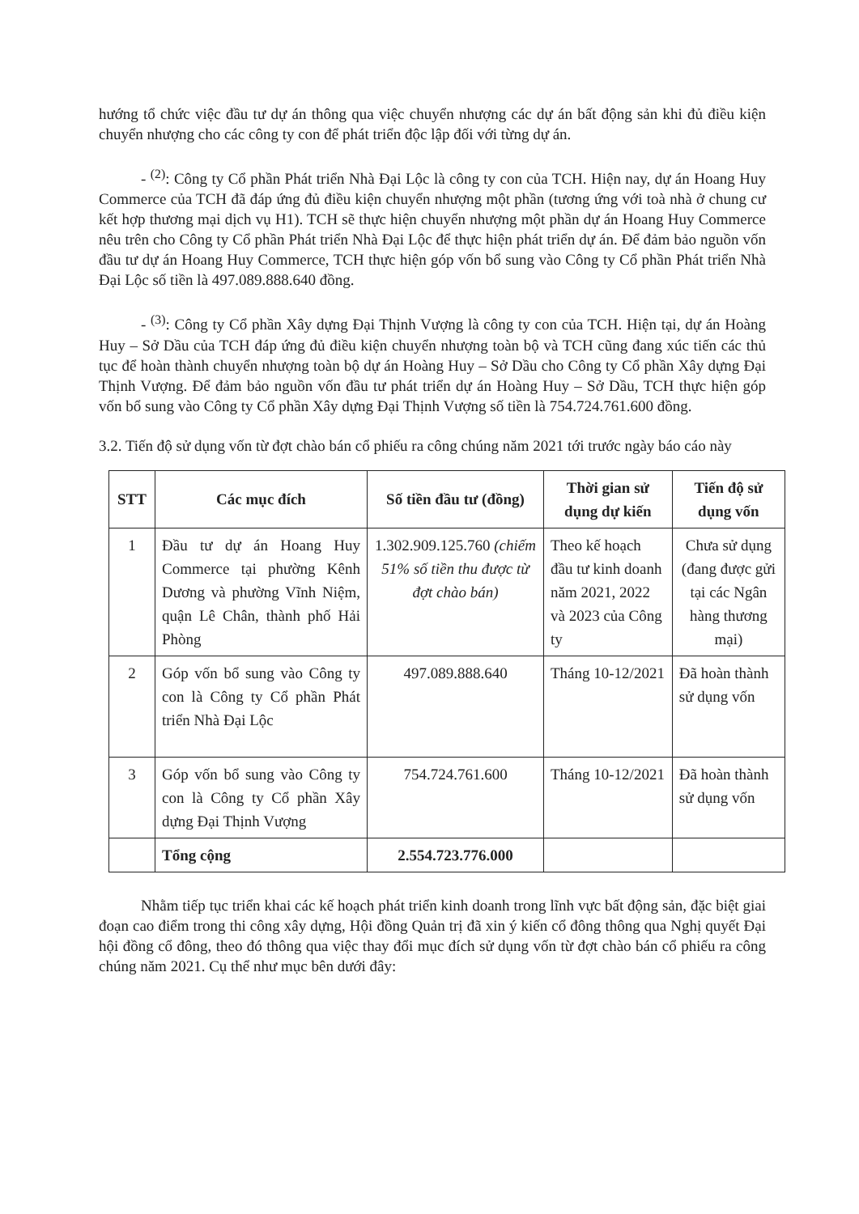hướng tổ chức việc đầu tư dự án thông qua việc chuyển nhượng các dự án bất động sản khi đủ điều kiện chuyển nhượng cho các công ty con để phát triển độc lập đối với từng dự án.
- <sup>(2)</sup>: Công ty Cổ phần Phát triển Nhà Đại Lộc là công ty con của TCH. Hiện nay, dự án Hoang Huy Commerce của TCH đã đáp ứng đủ điều kiện chuyển nhượng một phần (tương ứng với toà nhà ở chung cư kết hợp thương mại dịch vụ H1). TCH sẽ thực hiện chuyển nhượng một phần dự án Hoang Huy Commerce nêu trên cho Công ty Cổ phần Phát triển Nhà Đại Lộc để thực hiện phát triển dự án. Để đảm bảo nguồn vốn đầu tư dự án Hoang Huy Commerce, TCH thực hiện góp vốn bổ sung vào Công ty Cổ phần Phát triển Nhà Đại Lộc số tiền là 497.089.888.640 đồng.
- <sup>(3)</sup>: Công ty Cổ phần Xây dựng Đại Thịnh Vượng là công ty con của TCH. Hiện tại, dự án Hoàng Huy – Sở Dầu của TCH đáp ứng đủ điều kiện chuyển nhượng toàn bộ và TCH cũng đang xúc tiến các thủ tục để hoàn thành chuyển nhượng toàn bộ dự án Hoàng Huy – Sở Dầu cho Công ty Cổ phần Xây dựng Đại Thịnh Vượng. Để đảm bảo nguồn vốn đầu tư phát triển dự án Hoàng Huy – Sở Dầu, TCH thực hiện góp vốn bổ sung vào Công ty Cổ phần Xây dựng Đại Thịnh Vượng số tiền là 754.724.761.600 đồng.
3.2. Tiến độ sử dụng vốn từ đợt chào bán cổ phiếu ra công chúng năm 2021 tới trước ngày báo cáo này
| STT | Các mục đích | Số tiền đầu tư (đồng) | Thời gian sử dụng dự kiến | Tiến độ sử dụng vốn |
| --- | --- | --- | --- | --- |
| 1 | Đầu tư dự án Hoang Huy Commerce tại phường Kênh Dương và phường Vĩnh Niệm, quận Lê Chân, thành phố Hải Phòng | 1.302.909.125.760 (chiếm 51% số tiền thu được từ đợt chào bán) | Theo kế hoạch đầu tư kinh doanh năm 2021, 2022 và 2023 của Công ty | Chưa sử dụng (đang được gửi tại các Ngân hàng thương mại) |
| 2 | Góp vốn bổ sung vào Công ty con là Công ty Cổ phần Phát triển Nhà Đại Lộc | 497.089.888.640 | Tháng 10-12/2021 | Đã hoàn thành sử dụng vốn |
| 3 | Góp vốn bổ sung vào Công ty con là Công ty Cổ phần Xây dựng Đại Thịnh Vượng | 754.724.761.600 | Tháng 10-12/2021 | Đã hoàn thành sử dụng vốn |
| | Tổng cộng | 2.554.723.776.000 | | |
Nhằm tiếp tục triển khai các kế hoạch phát triển kinh doanh trong lĩnh vực bất động sản, đặc biệt giai đoạn cao điểm trong thi công xây dựng, Hội đồng Quản trị đã xin ý kiến cổ đông thông qua Nghị quyết Đại hội đồng cổ đông, theo đó thông qua việc thay đổi mục đích sử dụng vốn từ đợt chào bán cổ phiếu ra công chúng năm 2021. Cụ thể như mục bên dưới đây: